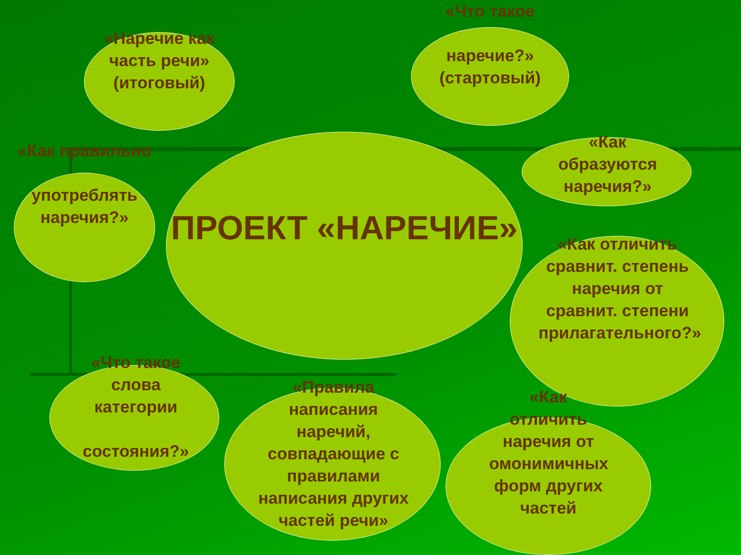«Наречие как часть речи» (итоговый)
«Что такое
наречие?» (стартовый)
ПРОЕКТ «НАРЕЧИЕ»
«Как образуются наречия?»
«Как правильно
употреблять наречия?»
«Как отличить сравнит. степень наречия от сравнит. степени прилагательного?»
«Что такое слова категории
состояния?»
«Правила написания наречий, совпадающие с правилами написания других частей речи»
«Как отличить наречия от омонимичных форм других частей